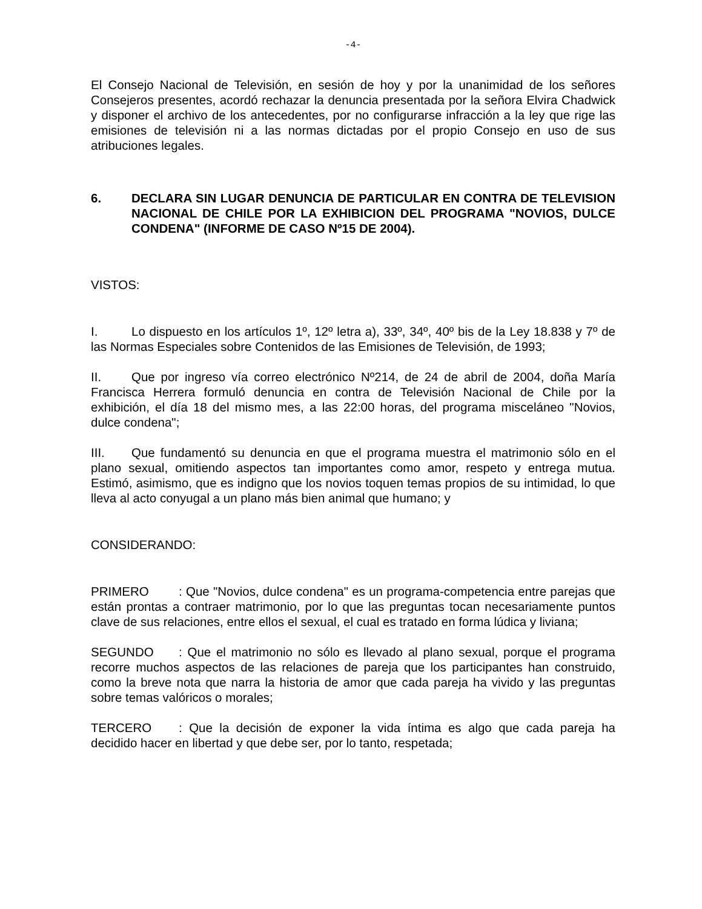-4-
El Consejo Nacional de Televisión, en sesión de hoy y por la unanimidad de los señores Consejeros presentes, acordó rechazar la denuncia presentada por la señora Elvira Chadwick y disponer el archivo de los antecedentes, por no configurarse infracción a la ley que rige las emisiones de televisión ni a las normas dictadas por el propio Consejo en uso de sus atribuciones legales.
6. DECLARA SIN LUGAR DENUNCIA DE PARTICULAR EN CONTRA DE TELEVISION NACIONAL DE CHILE POR LA EXHIBICION DEL PROGRAMA "NOVIOS, DULCE CONDENA" (INFORME DE CASO Nº15 DE 2004).
VISTOS:
I. Lo dispuesto en los artículos 1º, 12º letra a), 33º, 34º, 40º bis de la Ley 18.838 y 7º de las Normas Especiales sobre Contenidos de las Emisiones de Televisión, de 1993;
II. Que por ingreso vía correo electrónico Nº214, de 24 de abril de 2004, doña María Francisca Herrera formuló denuncia en contra de Televisión Nacional de Chile por la exhibición, el día 18 del mismo mes, a las 22:00 horas, del programa misceláneo "Novios, dulce condena";
III. Que fundamentó su denuncia en que el programa muestra el matrimonio sólo en el plano sexual, omitiendo aspectos tan importantes como amor, respeto y entrega mutua. Estimó, asimismo, que es indigno que los novios toquen temas propios de su intimidad, lo que lleva al acto conyugal a un plano más bien animal que humano; y
CONSIDERANDO:
PRIMERO: Que "Novios, dulce condena" es un programa-competencia entre parejas que están prontas a contraer matrimonio, por lo que las preguntas tocan necesariamente puntos clave de sus relaciones, entre ellos el sexual, el cual es tratado en forma lúdica y liviana;
SEGUNDO: Que el matrimonio no sólo es llevado al plano sexual, porque el programa recorre muchos aspectos de las relaciones de pareja que los participantes han construido, como la breve nota que narra la historia de amor que cada pareja ha vivido y las preguntas sobre temas valóricos o morales;
TERCERO: Que la decisión de exponer la vida íntima es algo que cada pareja ha decidido hacer en libertad y que debe ser, por lo tanto, respetada;